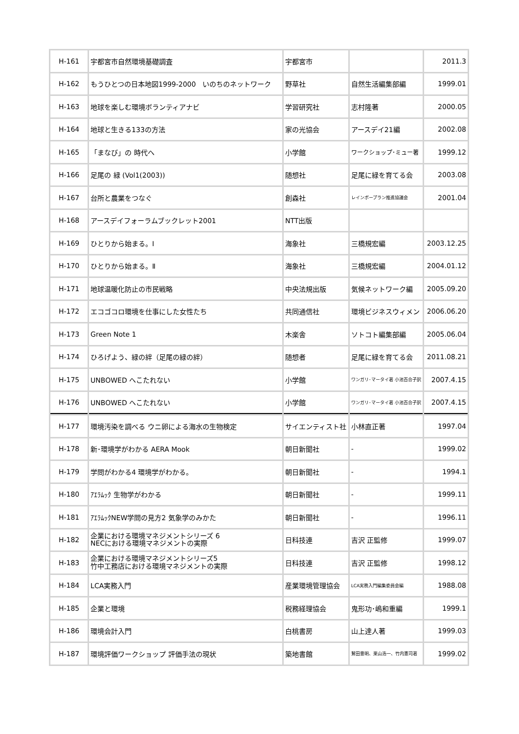| H-161 | 宇都宮市自然環境基礎調査 | 宇都宮市 | | 2011.3 |
| H-162 | もうひとつの日本地図1999-2000 いのちのネットワーク | 野草社 | 自然生活編集部編 | 1999.01 |
| H-163 | 地球を楽しむ環境ボランティアナビ | 学習研究社 | 志村隆著 | 2000.05 |
| H-164 | 地球と生きる133の方法 | 家の光協会 | アースデイ21編 | 2002.08 |
| H-165 | 「まなび」の 時代へ | 小学館 | ワークショップ･ミュー著 | 1999.12 |
| H-166 | 足尾の 緑 (Vol1(2003)) | 随想社 | 足尾に緑を育てる会 | 2003.08 |
| H-167 | 台所と農業をつなぐ | 創森社 | レインボープラン推進協議会 | 2001.04 |
| H-168 | アースデイフォーラムブックレット2001 | NTT出版 | | |
| H-169 | ひとりから始まる。Ⅰ | 海象社 | 三橋規宏編 | 2003.12.25 |
| H-170 | ひとりから始まる。Ⅱ | 海象社 | 三橋規宏編 | 2004.01.12 |
| H-171 | 地球温暖化防止の市民戦略 | 中央法規出版 | 気候ネットワーク編 | 2005.09.20 |
| H-172 | エコゴコロ環境を仕事にした女性たち | 共同通信社 | 環境ビジネスウィメン | 2006.06.20 |
| H-173 | Green Note 1 | 木楽舎 | ソトコト編集部編 | 2005.06.04 |
| H-174 | ひろげよう、緑の絆（足尾の緑の絆） | 随想者 | 足尾に緑を育てる会 | 2011.08.21 |
| H-175 | UNBOWED へこたれない | 小学館 | ワンガリ･マータイ著 小池百合子訳 | 2007.4.15 |
| H-176 | UNBOWED へこたれない | 小学館 | ワンガリ･マータイ著 小池百合子訳 | 2007.4.15 |
| H-177 | 環境汚染を調べる ウニ卵による海水の生物検定 | サイエンティスト社 | 小林直正著 | 1997.04 |
| H-178 | 新･環境学がわかる AERA Mook | 朝日新聞社 | - | 1999.02 |
| H-179 | 学問がわかる4 環境学がわかる。 | 朝日新聞社 | - | 1994.1 |
| H-180 | ｱｴﾗﾑｯｸ 生物学がわかる | 朝日新聞社 | - | 1999.11 |
| H-181 | ｱｴﾗﾑｯｸNEW学問の見方2 気象学のみかた | 朝日新聞社 | - | 1996.11 |
| H-182 | 企業における環境マネジメントシリーズ 6 NECにおける環境マネジメントの実際 | 日科技連 | 吉沢 正監修 | 1999.07 |
| H-183 | 企業における環境マネジメントシリーズ5 竹中工務店における環境マネジメントの実際 | 日科技連 | 吉沢 正監修 | 1998.12 |
| H-184 | LCA実務入門 | 産業環境管理協会 | LCA実務入門編集委員会編 | 1988.08 |
| H-185 | 企業と環境 | 税務経理協会 | 鬼形功･嶋和重編 | 1999.1 |
| H-186 | 環境会計入門 | 白桃書房 | 山上達人著 | 1999.03 |
| H-187 | 環境評価ワークショップ 評価手法の現状 | 築地書館 | 鷲田豊明、栗山浩一、竹内憲司著 | 1999.02 |